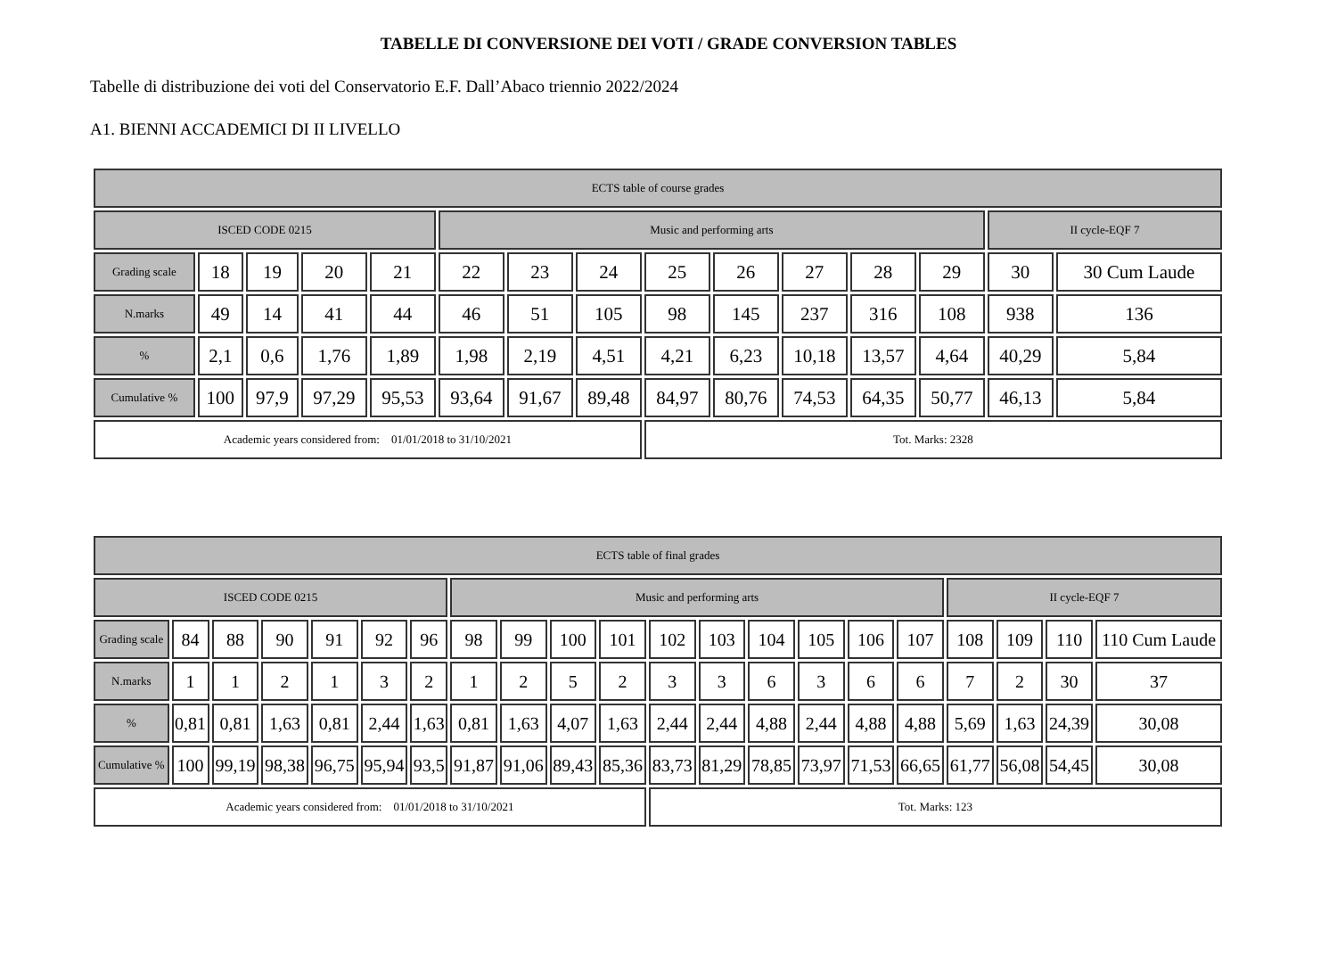TABELLE DI CONVERSIONE DEI VOTI / GRADE CONVERSION TABLES
Tabelle di distribuzione dei voti del Conservatorio E.F. Dall’Abaco triennio 2022/2024
A1. BIENNI ACCADEMICI DI II LIVELLO
| ECTS table of course grades | | | | | | | | | | | | | | |
| ISCED CODE 0215 | | | | | Music and performing arts | | | | | | | | II cycle-EQF 7 | |
| Grading scale | 18 | 19 | 20 | 21 | 22 | 23 | 24 | 25 | 26 | 27 | 28 | 29 | 30 | 30 Cum Laude |
| N.marks | 49 | 14 | 41 | 44 | 46 | 51 | 105 | 98 | 145 | 237 | 316 | 108 | 938 | 136 |
| % | 2,1 | 0,6 | 1,76 | 1,89 | 1,98 | 2,19 | 4,51 | 4,21 | 6,23 | 10,18 | 13,57 | 4,64 | 40,29 | 5,84 |
| Cumulative % | 100 | 97,9 | 97,29 | 95,53 | 93,64 | 91,67 | 89,48 | 84,97 | 80,76 | 74,53 | 64,35 | 50,77 | 46,13 | 5,84 |
| Academic years considered from: 01/01/2018 to 31/10/2021 | | | | | | | | Tot. Marks: 2328 | | | | | | |
| ECTS table of final grades | | | | | | | | | | | | | | | | | | | | |
| ISCED CODE 0215 | | | | | | | Music and performing arts | | | | | | | | | | II cycle-EQF 7 | | | |
| Grading scale | 84 | 88 | 90 | 91 | 92 | 96 | 98 | 99 | 100 | 101 | 102 | 103 | 104 | 105 | 106 | 107 | 108 | 109 | 110 | 110 Cum Laude |
| N.marks | 1 | 1 | 2 | 1 | 3 | 2 | 1 | 2 | 5 | 2 | 3 | 3 | 6 | 3 | 6 | 6 | 7 | 2 | 30 | 37 |
| % | 0,81 | 0,81 | 1,63 | 0,81 | 2,44 | 1,63 | 0,81 | 1,63 | 4,07 | 1,63 | 2,44 | 2,44 | 4,88 | 2,44 | 4,88 | 4,88 | 5,69 | 1,63 | 24,39 | 30,08 |
| Cumulative % | 100 | 99,19 | 98,38 | 96,75 | 95,94 | 93,5 | 91,87 | 91,06 | 89,43 | 85,36 | 83,73 | 81,29 | 78,85 | 73,97 | 71,53 | 66,65 | 61,77 | 56,08 | 54,45 | 30,08 |
| Academic years considered from: 01/01/2018 to 31/10/2021 | | | | | | | | | | | Tot. Marks: 123 | | | | | | | | | |